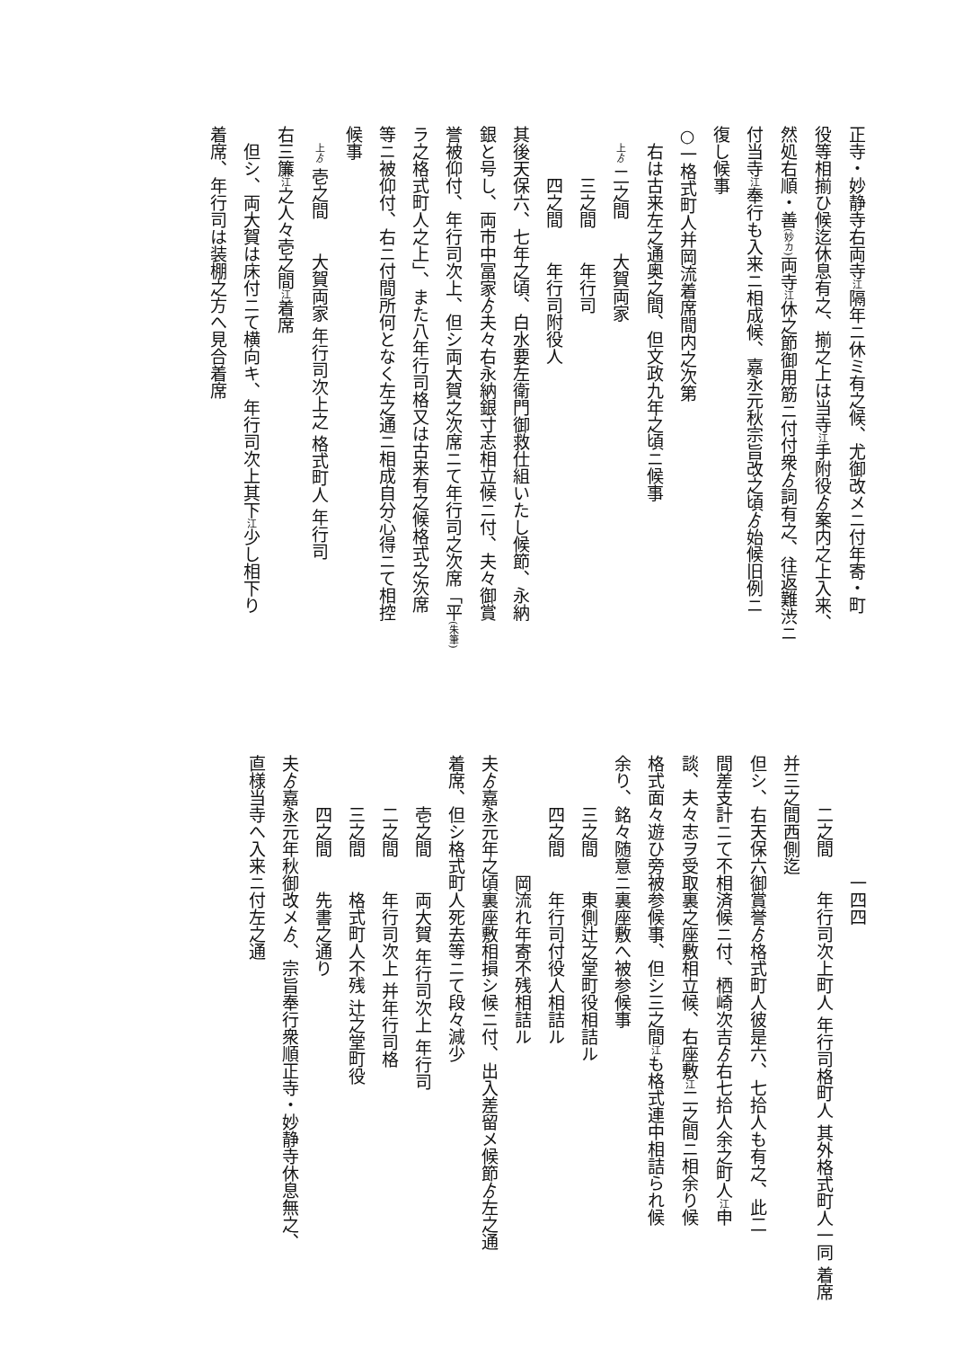正寺・妙静寺右両寺江隔年ニ休ミ有之候、尤御改メニ付年寄・町
役等相揃ひ候迄休息有之、揃之上は当寺江手附役ゟ案内之上入来、
然処右順・善(妙カ) 両寺江休之節御用筋ニ付付衆ゟ詞有之、往返難渋ニ
付当寺江奉行も入来ニ相成候、嘉永元秋宗旨改之頃ゟ始候旧例ニ
復し候事
○一格式町人并岡流着席間内之次第
右は古来左之通奥之間、但文政九年之頃ニ候事
上ゟ 二之間　　大賀両家
三之間　　年行司
四之間　　年行司附役人
其後天保六、七年之頃、白水要左衛門御救仕組いたし候節、永納
銀と号し、両市中冨家ゟ夫々右永納銀寸志相立候ニ付、夫々御賞
誉被仰付、年行司次上、但シ両大賀之次席ニて年行司之次席「平(朱筆)
ラ之格式町人之上」、また八年行司格又は古来有之候格式之次席
等ニ被仰付、右ニ付間所何となく左之通ニ相成自分心得ニて相控
候事
上ゟ 壱之間　　大賀両家 年行司次上之 格式町人 年行司
右三簾江之人々壱之間江着席
但シ、両大賀は床付ニて横向キ、年行司次上其下江少し相下り
着席、年行司は装棚之方へ見合着席
一四四
二之間　　年行司次上町人 年行司格町人 其外格式町人一同 着席
并三之間西側迄
但シ、右天保六御賞誉ゟ格式町人彼是六、七拾人も有之、此二
間差支計ニて不相済候ニ付、栖崎次吉ゟ右七拾人余之町人江申
談、夫々志ヲ受取裏之座敷相立候、右座敷江二之間ニ相余り候
格式面々遊ひ旁被参候事、但シ三之間江も格式連中相詰られ候
余り、銘々随意ニ裏座敷へ被参候事
三之間　　東側辻之堂町役相詰ル
四之間　　年行司付役人相詰ル
岡流れ年寄不残相詰ル
夫ゟ嘉永元年之頃裏座敷相損シ候ニ付、出入差留メ候節ゟ左之通
着席、但シ格式町人死去等ニて段々減少
壱之間　　両大賀 年行司次上 年行司
二之間　　年行司次上 并年行司格
三之間　　格式町人不残 辻之堂町役
四之間　　先書之通り
夫ゟ嘉永元年秋御改メゟ、宗旨奉行衆順正寺・妙静寺休息無之、
直様当寺へ入来ニ付左之通